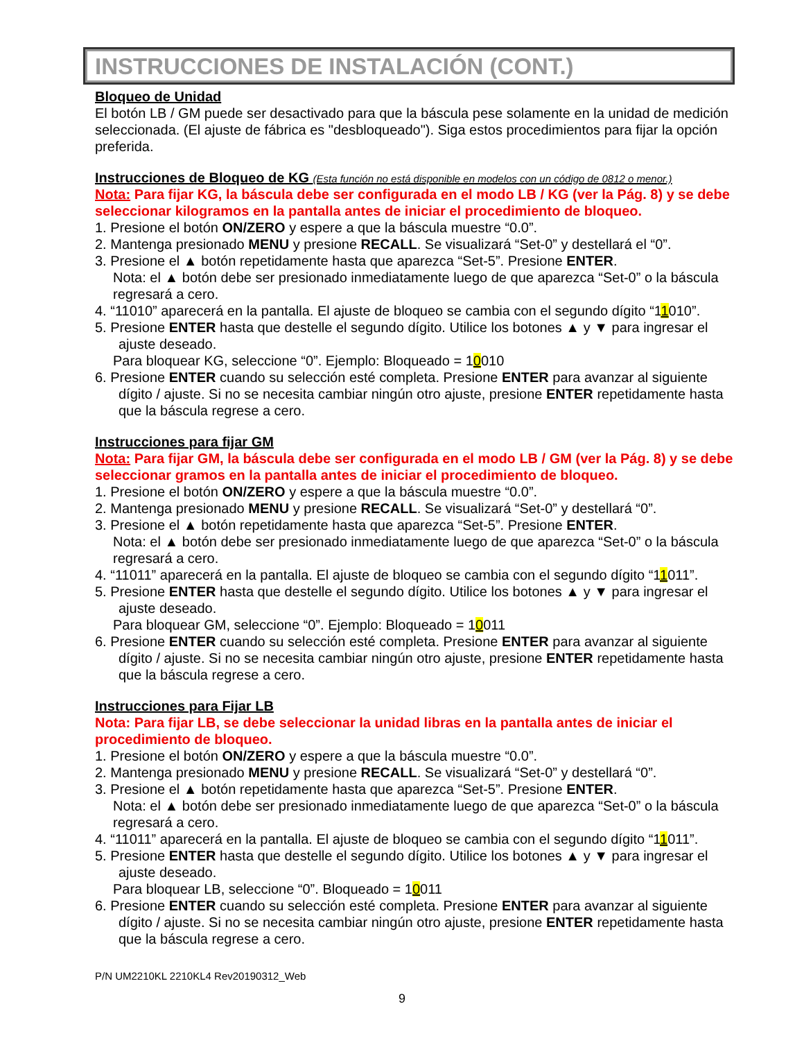INSTRUCCIONES DE INSTALACIÓN (CONT.)
Bloqueo de Unidad
El botón LB / GM puede ser desactivado para que la báscula pese solamente en la unidad de medición seleccionada. (El ajuste de fábrica es "desbloqueado"). Siga estos procedimientos para fijar la opción preferida.
Instrucciones de Bloqueo de KG (Esta función no está disponible en modelos con un código de 0812 o menor.)
Nota: Para fijar KG, la báscula debe ser configurada en el modo LB / KG (ver la Pág. 8) y se debe seleccionar kilogramos en la pantalla antes de iniciar el procedimiento de bloqueo.
1. Presione el botón ON/ZERO y espere a que la báscula muestre “0.0”.
2. Mantenga presionado MENU y presione RECALL. Se visualizará “Set-0” y destellará el “0”.
3. Presione el ▲ botón repetidamente hasta que aparezca “Set-5”. Presione ENTER.
Nota: el ▲ botón debe ser presionado inmediatamente luego de que aparezca “Set-0” o la báscula regresará a cero.
4. “11010” aparecerá en la pantalla. El ajuste de bloqueo se cambia con el segundo dígito “11010”.
5. Presione ENTER hasta que destelle el segundo dígito. Utilice los botones ▲ y ▼ para ingresar el ajuste deseado.
Para bloquear KG, seleccione “0”. Ejemplo: Bloqueado = 10010
6. Presione ENTER cuando su selección esté completa. Presione ENTER para avanzar al siguiente dígito / ajuste. Si no se necesita cambiar ningún otro ajuste, presione ENTER repetidamente hasta que la báscula regrese a cero.
Instrucciones para fijar GM
Nota: Para fijar GM, la báscula debe ser configurada en el modo LB / GM (ver la Pág. 8) y se debe seleccionar gramos en la pantalla antes de iniciar el procedimiento de bloqueo.
1. Presione el botón ON/ZERO y espere a que la báscula muestre “0.0”.
2. Mantenga presionado MENU y presione RECALL. Se visualizará “Set-0” y destellará “0”.
3. Presione el ▲ botón repetidamente hasta que aparezca “Set-5”. Presione ENTER.
Nota: el ▲ botón debe ser presionado inmediatamente luego de que aparezca “Set-0” o la báscula regresará a cero.
4. “11011” aparecerá en la pantalla. El ajuste de bloqueo se cambia con el segundo dígito “11011”.
5. Presione ENTER hasta que destelle el segundo dígito. Utilice los botones ▲ y ▼ para ingresar el ajuste deseado.
Para bloquear GM, seleccione “0”. Ejemplo: Bloqueado = 10011
6. Presione ENTER cuando su selección esté completa. Presione ENTER para avanzar al siguiente dígito / ajuste. Si no se necesita cambiar ningún otro ajuste, presione ENTER repetidamente hasta que la báscula regrese a cero.
Instrucciones para Fijar LB
Nota: Para fijar LB, se debe seleccionar la unidad libras en la pantalla antes de iniciar el procedimiento de bloqueo.
1. Presione el botón ON/ZERO y espere a que la báscula muestre “0.0”.
2. Mantenga presionado MENU y presione RECALL. Se visualizará “Set-0” y destellará “0”.
3. Presione el ▲ botón repetidamente hasta que aparezca “Set-5”. Presione ENTER.
Nota: el ▲ botón debe ser presionado inmediatamente luego de que aparezca “Set-0” o la báscula regresará a cero.
4. “11011” aparecerá en la pantalla. El ajuste de bloqueo se cambia con el segundo dígito “11011”.
5. Presione ENTER hasta que destelle el segundo dígito. Utilice los botones ▲ y ▼ para ingresar el ajuste deseado.
Para bloquear LB, seleccione “0”. Bloqueado = 10011
6. Presione ENTER cuando su selección esté completa. Presione ENTER para avanzar al siguiente dígito / ajuste. Si no se necesita cambiar ningún otro ajuste, presione ENTER repetidamente hasta que la báscula regrese a cero.
P/N UM2210KL 2210KL4 Rev20190312_Web
9